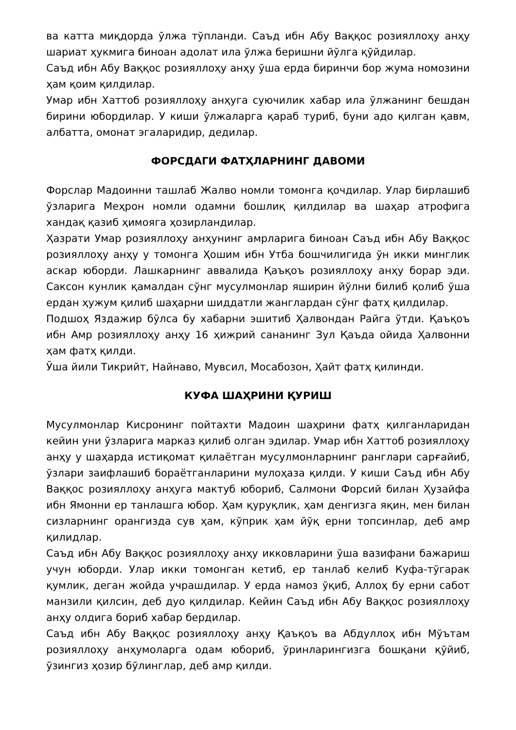ва катта миқдорда ўлжа тўпланди. Саъд ибн Абу Ваққос розияллоҳу анҳу шариат ҳукмига биноан адолат ила ўлжа беришни йўлга қўйдилар.
Саъд ибн Абу Ваққос розияллоҳу анҳу ўша ерда биринчи бор жума номозини ҳам қоим қилдилар.
Умар ибн Хаттоб розияллоҳу анҳуга суючилик хабар ила ўлжанинг бешдан бирини юбордилар. У киши ўлжаларга қараб туриб, буни адо қилган қавм, албатта, омонат эгаларидир, дедилар.
ФОРСДАГИ ФАТҲЛАРНИНГ ДАВОМИ
Форслар Мадоинни ташлаб Жалво номли томонга қочдилар. Улар бирлашиб ўзларига Меҳрон номли одамни бошлиқ қилдилар ва шаҳар атрофига хандақ қазиб ҳимояга ҳозирландилар.
Ҳазрати Умар розияллоҳу анҳунинг амрларига биноан Саъд ибн Абу Ваққос розияллоҳу анҳу у томонга Ҳошим ибн Утба бошчилигида ўн икки минглик аскар юборди. Лашкарнинг аввалида Қаъқоъ розияллоҳу анҳу борар эди. Саксон кунлик қамалдан сўнг мусулмонлар яширин йўлни билиб қолиб ўша ердан ҳужум қилиб шаҳарни шиддатли жанглардан сўнг фатҳ қилдилар.
Подшоҳ Яздажир бўлса бу хабарни эшитиб Ҳалвондан Райга ўтди. Қаъқоъ ибн Амр розияллоҳу анҳу 16 ҳижрий сананинг Зул Қаъда ойида Ҳалвонни ҳам фатҳ қилди.
Ўша йили Тикрийт, Найнаво, Мувсил, Мосабозон, Ҳайт фатҳ қилинди.
КУФА ШАҲРИНИ ҚУРИШ
Мусулмонлар Кисронинг пойтахти Мадоин шаҳрини фатҳ қилганларидан кейин уни ўзларига марказ қилиб олган эдилар. Умар ибн Хаттоб розияллоҳу анҳу у шаҳарда истиқомат қилаётган мусулмонларнинг ранглари сарғайиб, ўзлари заифлашиб бораётганларини мулоҳаза қилди. У киши Саъд ибн Абу Ваққос розияллоҳу анҳуга мактуб юбориб, Салмони Форсий билан Ҳузайфа ибн Ямонни ер танлашга юбор. Ҳам қуруқлик, ҳам денгизга яқин, мен билан сизларнинг орангизда сув ҳам, кўприк ҳам йўқ ерни топсинлар, деб амр қилидлар.
Саъд ибн Абу Ваққос розияллоҳу анҳу икковларини ўша вазифани бажариш учун юборди. Улар икки томонган кетиб, ер танлаб келиб Куфа-тўгарак қумлик, деган жойда учрашдилар. У ерда намоз ўқиб, Аллоҳ бу ерни сабот манзили қилсин, деб дуо қилдилар. Кейин Саъд ибн Абу Ваққос розияллоҳу анҳу олдига бориб хабар бердилар.
Саъд ибн Абу Ваққос розияллоҳу анҳу Қаъқоъ ва Абдуллоҳ ибн Мўътам розияллоҳу анҳумоларга одам юбориб, ўринларингизга бошқани қўйиб, ўзингиз ҳозир бўлинглар, деб амр қилди.